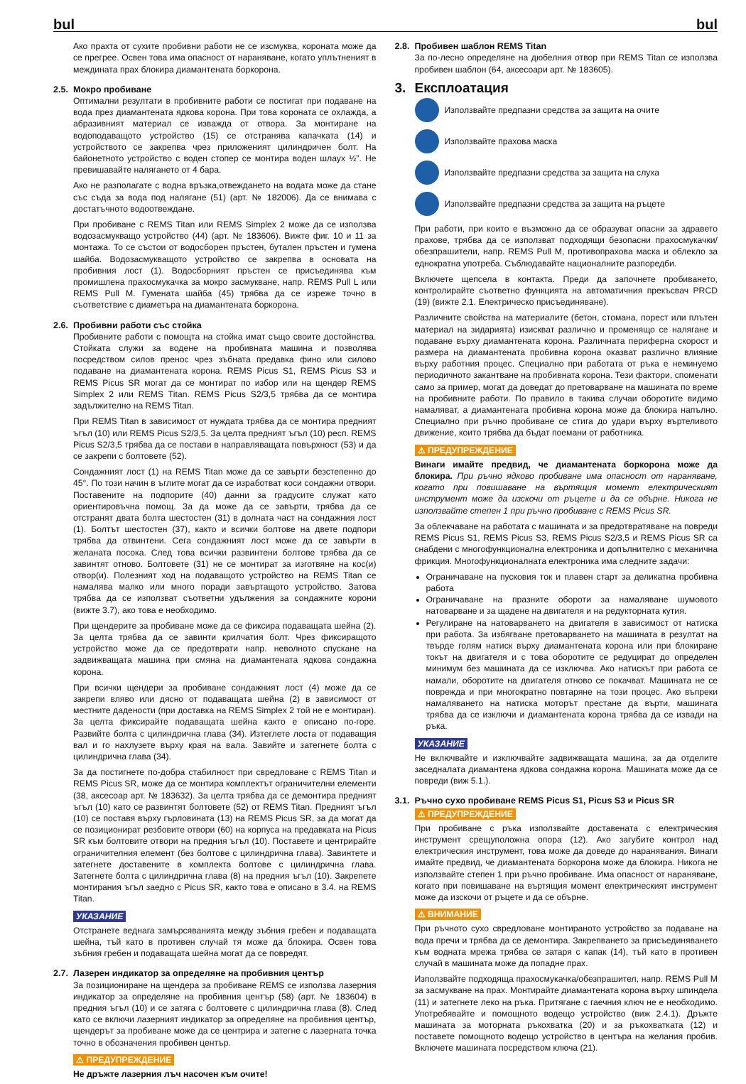bul bul
Ако прахта от сухите пробивни работи не се изсмуква, короната може да се прегрее. Освен това има опасност от нараняване, когато уплътненият в междината прах блокира диамантената боркорона.
2.5. Мокро пробиване
Оптимални резултати в пробивните работи се постигат при подаване на вода през диамантената ядкова корона. При това короната се охлажда, а абразивният материал се изважда от отвора. За монтиране на водоподаващото устройство (15) се отстранява капачката (14) и устройството се закрепва чрез приложеният цилиндричен болт. На байонетното устройство с воден стопер се монтира воден шлаух ½”. Не превишавайте налягането от 4 бара.
Ако не разполагате с водна връзка,отвеждането на водата може да стане със съда за вода под налягане (51) (арт. № 182006). Да се внимава с достатъчното водоотвеждане.
При пробиване с REMS Titan или REMS Simplex 2 може да се използва водозасмукващо устройство (44) (арт. № 183606). Вижте фиг. 10 и 11 за монтажа. То се състои от водосборен пръстен, бутален пръстен и гумена шайба. Водозасмукващото устройство се закрепва в основата на пробивния лост (1). Водосборният пръстен се присъединява към промишлена прахосмукачка за мокро засмукване, напр. REMS Pull L или REMS Pull M. Гумената шайба (45) трябва да се изреже точно в съответствие с диаметъра на диамантената боркорона.
2.6. Пробивни работи със стойка
Пробивните работи с помощта на стойка имат също своите достойнства. Стойката служи за водене на пробивната машина и позволява посредством силов пренос чрез зъбната предавка фино или силово подаване на диамантената корона. REMS Picus S1, REMS Picus S3 и REMS Picus SR могат да се монтират по избор или на щендер REMS Simplex 2 или REMS Titan. REMS Picus S2/3,5 трябва да се монтира задължително на REMS Titan.
При REMS Titan в зависимост от нуждата трябва да се монтира предният ъгъл (10) или REMS Picus S2/3,5. За целта предният ъгъл (10) респ. REMS Picus S2/3,5 трябва да се постави в направляващата повърхност (53) и да се закрепи с болтовете (52).
Сондажният лост (1) на REMS Titan може да се завърти безстепенно до 45°. По този начин в ъглите могат да се изработват коси сондажни отвори. Поставените на подпорите (40) данни за градусите служат като ориентировъчна помощ. За да може да се завърти, трябва да се отстранят двата болта шестостен (31) в долната част на сондажния лост (1). Болтът шестостен (37), както и всички болтове на двете подпори трябва да отвинтени. Сега сондажният лост може да се завърти в желаната посока. След това всички развинтени болтове трябва да се завинтят отново. Болтовете (31) не се монтират за изготвяне на кос(и) отвор(и). Полезният ход на подаващото устройство на REMS Titan се намалява малко или много поради завъртащото устройство. Затова трябва да се използват съответни удължения за сондажните корони (вижте 3.7), ако това е необходимо.
При щендерите за пробиване може да се фиксира подаващата шейна (2). За целта трябва да се завинти крилчатия болт. Чрез фиксиращото устройство може да се предотврати напр. неволното спускане на задвижващата машина при смяна на диамантената ядкова сондажна корона.
При всички щендери за пробиване сондажният лост (4) може да се закрепи вляво или дясно от подаващата шейна (2) в зависимост от местните дадености (при доставка на REMS Simplex 2 той не е монтиран). За целта фиксирайте подаващата шейна както е описано по-горе. Развийте болта с цилиндрична глава (34). Изтеглете лоста от подаващия вал и го нахлузете върху края на вала. Завийте и затегнете болта с цилиндрична глава (34).
За да постигнете по-добра стабилност при свредловане с REMS Titan и REMS Picus SR, може да се монтира комплектът ограничителни елементи (38, аксесоар арт. № 183632). За целта трябва да се демонтира предният ъгъл (10) като се развинтят болтовете (52) от REMS Titan. Предният ъгъл (10) се поставя върху гърловината (13) на REMS Picus SR, за да могат да се позиционират резбовите отвори (60) на корпуса на предавката на Picus SR към болтовите отвори на предния ъгъл (10). Поставете и центрирайте ограничителния елемент (без болтове с цилиндрична глава). Завинтете и затегнете доставените в комплекта болтове с цилиндрична глава. Затегнете болта с цилиндрична глава (8) на предния ъгъл (10). Закрепете монтирания ъгъл заедно с Picus SR, както това е описано в 3.4. на REMS Titan.
УКАЗАНИЕ
Отстранете веднага замърсяванията между зъбния гребен и подаващата шейна, тъй като в противен случай тя може да блокира. Освен това зъбния гребен и подаващата шейна могат да се повредят.
2.7. Лазерен индикатор за определяне на пробивния център
За позициониране на щендера за пробиване REMS се използва лазерния индикатор за определяне на пробивния център (58) (арт. № 183604) в предния ъгъл (10) и се затяга с болтовете с цилиндрична глава (8). След като се включи лазерният индикатор за определяне на пробивния център, щендерът за пробиване може да се центрира и затегне с лазерната точка точно в обозначения пробивен център.
⚠ ПРЕДУПРЕЖДЕНИЕ
Не дръжте лазерния лъч насочен към очите!
2.8. Пробивен шаблон REMS Titan
За по-лесно определяне на дюбелния отвор при REMS Titan се използва пробивен шаблон (64, аксесоари арт. № 183605).
3. Експлоатация
Използвайте предпазни средства за защита на очите
Използвайте прахова маска
Използвайте предпазни средства за защита на слуха
Използвайте предпазни средства за защита на ръцете
При работи, при които е възможно да се образуват опасни за здравето прахове, трябва да се използват подходящи безопасни прахосмукачки/обезпрашители, напр. REMS Pull M, противопрахова маска и облекло за еднократна употреба. Съблюдавайте националните разпоредби.
Включете щепсела в контакта. Преди да започнете пробиването, контролирайте съответно функцията на автоматичния прекъсвач PRCD (19) (вижте 2.1. Електрическо присъединяване).
Различните свойства на материалите (бетон, стомана, порест или плътен материал на зидарията) изискват различно и променящо се налягане и подаване върху диамантената корона. Различната периферна скорост и размера на диамантената пробивна корона оказват различно влияние върху работния процес. Специално при работата от ръка е неминуемо периодичното закантване на пробивната корона. Тези фактори, споменати само за пример, могат да доведат до претоварване на машината по време на пробивните работи. По правило в такива случаи оборотите видимо намаляват, а диамантената пробивна корона може да блокира напълно. Специално при ръчно пробиване се стига до удари върху въртеливото движение, които трябва да бъдат поемани от работника.
⚠ ПРЕДУПРЕЖДЕНИЕ
Винаги имайте предвид, че диамантената боркорона може да блокира. При ръчно ядково пробиване има опасност от нараняване, когато при повишаване на въртящия момент електрическият инструмент може да изскочи от ръцете и да се обърне. Никога не използвайте степен 1 при ръчно пробиване с REMS Picus SR.
За облекчаване на работата с машината и за предотвратяване на повреди REMS Picus S1, REMS Picus S3, REMS Picus S2/3,5 и REMS Picus SR са снабдени с многофункционална електроника и допълнително с механична фрикция. Многофункционалната електроника има следните задачи:
Ограничаване на пусковия ток и плавен старт за деликатна пробивна работа
Ограничаване на празните обороти за намаляване шумовото натоварване и за щадене на двигателя и на редукторната кутия.
Регулиране на натоварването на двигателя в зависимост от натиска при работа. За избягване претоварването на машината в резултат на твърде голям натиск върху диамантената корона или при блокиране токът на двигателя и с това оборотите се редуцират до определен минимум без машината да се изключва. Ако натискът при работа се намали, оборотите на двигателя отново се покачват. Машината не се поврежда и при многократно повтаряне на този процес. Ако въпреки намаляването на натиска моторът престане да върти, машината трябва да се изключи и диамантената корона трябва да се извади на ръка.
УКАЗАНИЕ
Не включвайте и изключвайте задвижващата машина, за да отделите заседналата диамантена ядкова сондажна корона. Машината може да се повреди (виж 5.1.).
3.1. Ръчно сухо пробиване REMS Picus S1, Picus S3 и Picus SR
⚠ ПРЕДУПРЕЖДЕНИЕ
При пробиване с ръка използвайте доставената с електрическия инструмент срещуположна опора (12). Ако загубите контрол над електрическия инструмент, това може да доведе до наранявания. Винаги имайте предвид, че диамантената боркорона може да блокира. Никога не използвайте степен 1 при ръчно пробиване. Има опасност от нараняване, когато при повишаване на въртящия момент електрическият инструмент може да изскочи от ръцете и да се обърне.
⚠ ВНИМАНИЕ
При ръчното сухо свредловане монтираното устройство за подаване на вода пречи и трябва да се демонтира. Закрепването за присъединяването към водната мрежа трябва се затаря с капак (14), тъй като в противен случай в машината може да попадне прах.
Използвайте подходяща прахосмукачка/обезпрашител, напр. REMS Pull M за засмукване на прах. Монтирайте диамантената корона върху шпиндела (11) и затегнете леко на ръка. Притягане с гаечния ключ не е необходимо. Употребявайте и помощното водещо устройство (виж 2.4.1). Дръжте машината за моторната ръкохватка (20) и за ръкохватката (12) и поставете помощното водещо устройство в центъра на желания пробив. Включете машината посредством ключа (21).